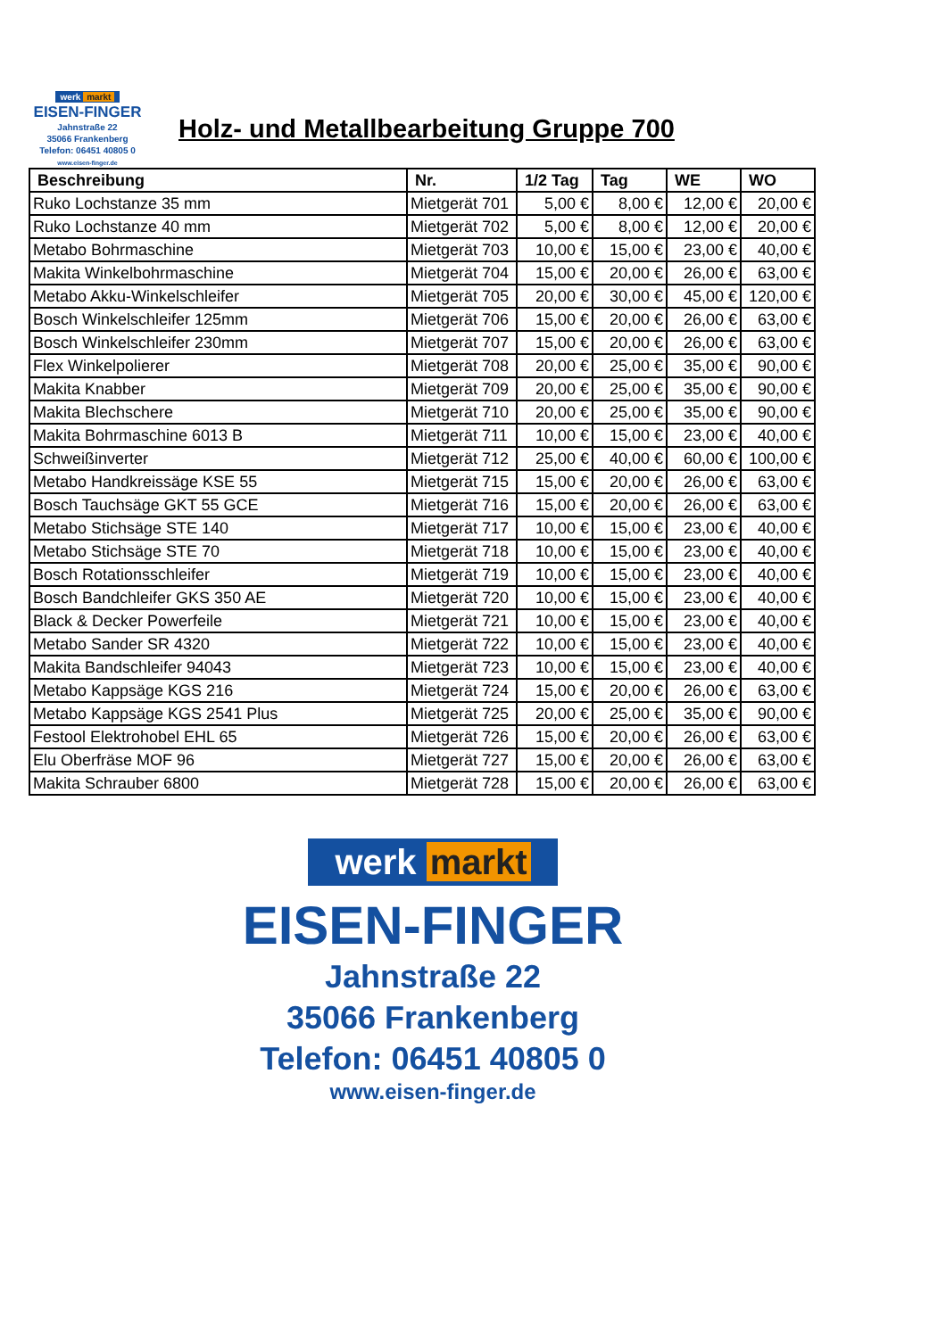werk markt
EISEN-FINGER
Jahnstraße 22
35066 Frankenberg
Telefon: 06451 40805 0
www.eisen-finger.de
Holz- und Metallbearbeitung Gruppe 700
| Beschreibung | Nr. | 1/2 Tag | Tag | WE | WO |
| --- | --- | --- | --- | --- | --- |
| Ruko Lochstanze 35 mm | Mietgerät 701 | 5,00 € | 8,00 € | 12,00 € | 20,00 € |
| Ruko Lochstanze 40 mm | Mietgerät 702 | 5,00 € | 8,00 € | 12,00 € | 20,00 € |
| Metabo Bohrmaschine | Mietgerät 703 | 10,00 € | 15,00 € | 23,00 € | 40,00 € |
| Makita Winkelbohrmaschine | Mietgerät 704 | 15,00 € | 20,00 € | 26,00 € | 63,00 € |
| Metabo Akku-Winkelschleifer | Mietgerät 705 | 20,00 € | 30,00 € | 45,00 € | 120,00 € |
| Bosch Winkelschleifer 125mm | Mietgerät 706 | 15,00 € | 20,00 € | 26,00 € | 63,00 € |
| Bosch Winkelschleifer 230mm | Mietgerät 707 | 15,00 € | 20,00 € | 26,00 € | 63,00 € |
| Flex Winkelpolierer | Mietgerät 708 | 20,00 € | 25,00 € | 35,00 € | 90,00 € |
| Makita Knabber | Mietgerät 709 | 20,00 € | 25,00 € | 35,00 € | 90,00 € |
| Makita Blechschere | Mietgerät 710 | 20,00 € | 25,00 € | 35,00 € | 90,00 € |
| Makita Bohrmaschine 6013 B | Mietgerät 711 | 10,00 € | 15,00 € | 23,00 € | 40,00 € |
| Schweißinverter | Mietgerät 712 | 25,00 € | 40,00 € | 60,00 € | 100,00 € |
| Metabo Handkreissäge KSE 55 | Mietgerät 715 | 15,00 € | 20,00 € | 26,00 € | 63,00 € |
| Bosch Tauchsäge GKT 55 GCE | Mietgerät 716 | 15,00 € | 20,00 € | 26,00 € | 63,00 € |
| Metabo Stichsäge STE 140 | Mietgerät 717 | 10,00 € | 15,00 € | 23,00 € | 40,00 € |
| Metabo Stichsäge STE 70 | Mietgerät 718 | 10,00 € | 15,00 € | 23,00 € | 40,00 € |
| Bosch Rotationsschleifer | Mietgerät 719 | 10,00 € | 15,00 € | 23,00 € | 40,00 € |
| Bosch Bandchleifer GKS 350 AE | Mietgerät 720 | 10,00 € | 15,00 € | 23,00 € | 40,00 € |
| Black & Decker Powerfeile | Mietgerät 721 | 10,00 € | 15,00 € | 23,00 € | 40,00 € |
| Metabo Sander SR 4320 | Mietgerät 722 | 10,00 € | 15,00 € | 23,00 € | 40,00 € |
| Makita Bandschleifer 94043 | Mietgerät 723 | 10,00 € | 15,00 € | 23,00 € | 40,00 € |
| Metabo Kappsäge KGS 216 | Mietgerät 724 | 15,00 € | 20,00 € | 26,00 € | 63,00 € |
| Metabo Kappsäge KGS 2541 Plus | Mietgerät 725 | 20,00 € | 25,00 € | 35,00 € | 90,00 € |
| Festool Elektrohobel EHL 65 | Mietgerät 726 | 15,00 € | 20,00 € | 26,00 € | 63,00 € |
| Elu Oberfräse MOF 96 | Mietgerät 727 | 15,00 € | 20,00 € | 26,00 € | 63,00 € |
| Makita Schrauber 6800 | Mietgerät 728 | 15,00 € | 20,00 € | 26,00 € | 63,00 € |
werk markt
EISEN-FINGER
Jahnstraße 22
35066 Frankenberg
Telefon: 06451 40805 0
www.eisen-finger.de